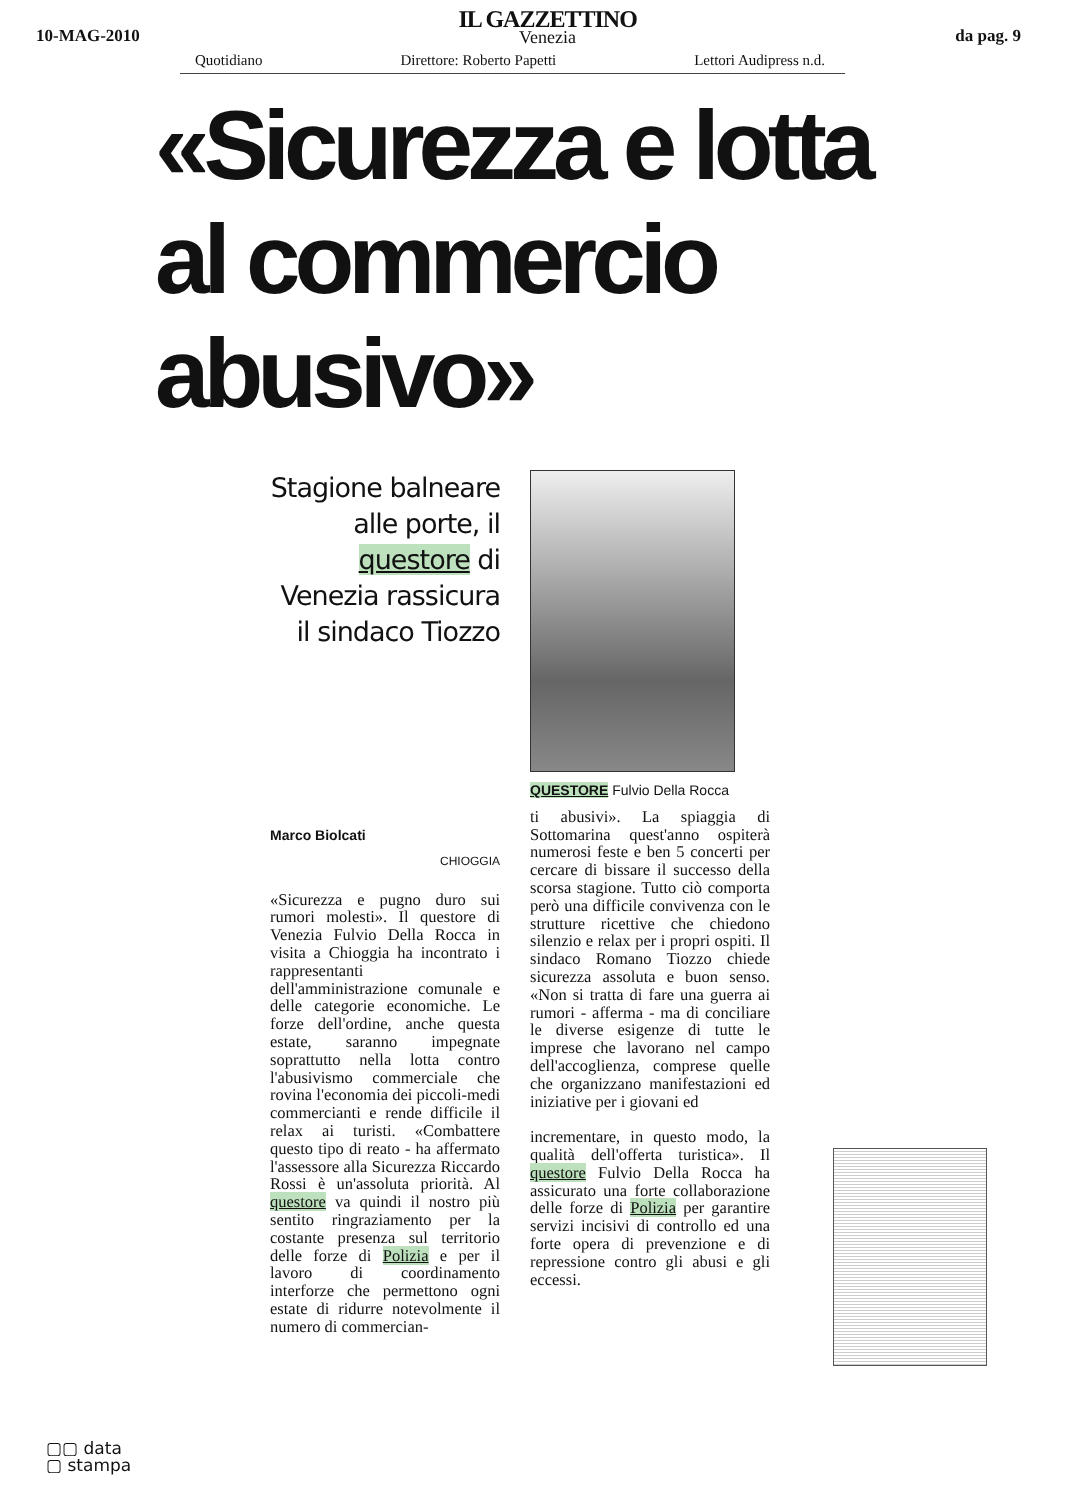10-MAG-2010
IL GAZZETTINO
Venezia
da pag. 9
Quotidiano Direttore: Roberto Papetti Lettori Audipress n.d.
«Sicurezza e lotta
al commercio abusivo»
Stagione balneare alle porte, il questore di Venezia rassicura il sindaco Tiozzo
Marco Biolcati
CHIOGGIA
«Sicurezza e pugno duro sui rumori molesti». Il questore di Venezia Fulvio Della Rocca in visita a Chioggia ha incontrato i rappresentanti dell'amministrazione comunale e delle categorie economiche. Le forze dell'ordine, anche questa estate, saranno impegnate soprattutto nella lotta contro l'abusivismo commerciale che rovina l'economia dei piccoli-medi commercianti e rende difficile il relax ai turisti. «Combattere questo tipo di reato - ha affermato l'assessore alla Sicurezza Riccardo Rossi è un'assoluta priorità. Al questore va quindi il nostro più sentito ringraziamento per la costante presenza sul territorio delle forze di Polizia e per il lavoro di coordinamento interforze che permettono ogni estate di ridurre notevolmente il numero di commercian-
QUESTORE Fulvio Della Rocca
ti abusivi». La spiaggia di Sottomarina quest'anno ospiterà numerosi feste e ben 5 concerti per cercare di bissare il successo della scorsa stagione. Tutto ciò comporta però una difficile convivenza con le strutture ricettive che chiedono silenzio e relax per i propri ospiti. Il sindaco Romano Tiozzo chiede sicurezza assoluta e buon senso. «Non si tratta di fare una guerra ai rumori - afferma - ma di conciliare le diverse esigenze di tutte le imprese che lavorano nel campo dell'accoglienza, comprese quelle che organizzano manifestazioni ed iniziative per i giovani ed
incrementare, in questo modo, la qualità dell'offerta turistica». Il questore Fulvio Della Rocca ha assicurato una forte collaborazione delle forze di Polizia per garantire servizi incisivi di controllo ed una forte opera di prevenzione e di repressione contro gli abusi e gli eccessi.
▢▢ data
▢ stampa